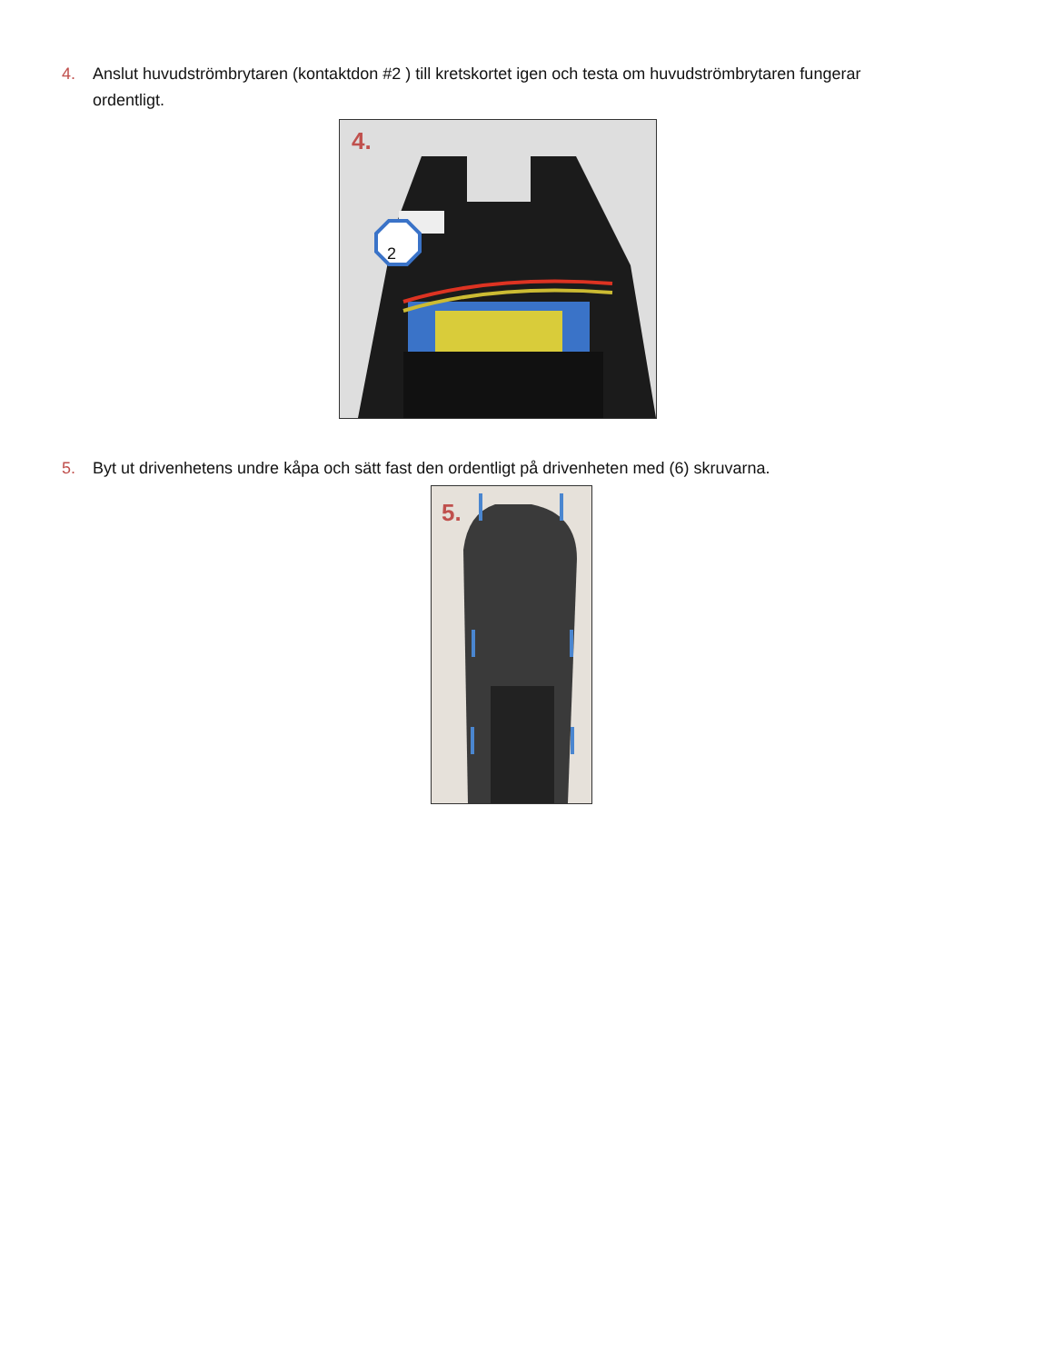4. Anslut huvudströmbrytaren (kontaktdon #2 ) till kretskortet igen och testa om huvudströmbrytaren fungerar ordentligt.
4.
2
5. Byt ut drivenhetens undre kåpa och sätt fast den ordentligt på drivenheten med (6) skruvarna.
5.